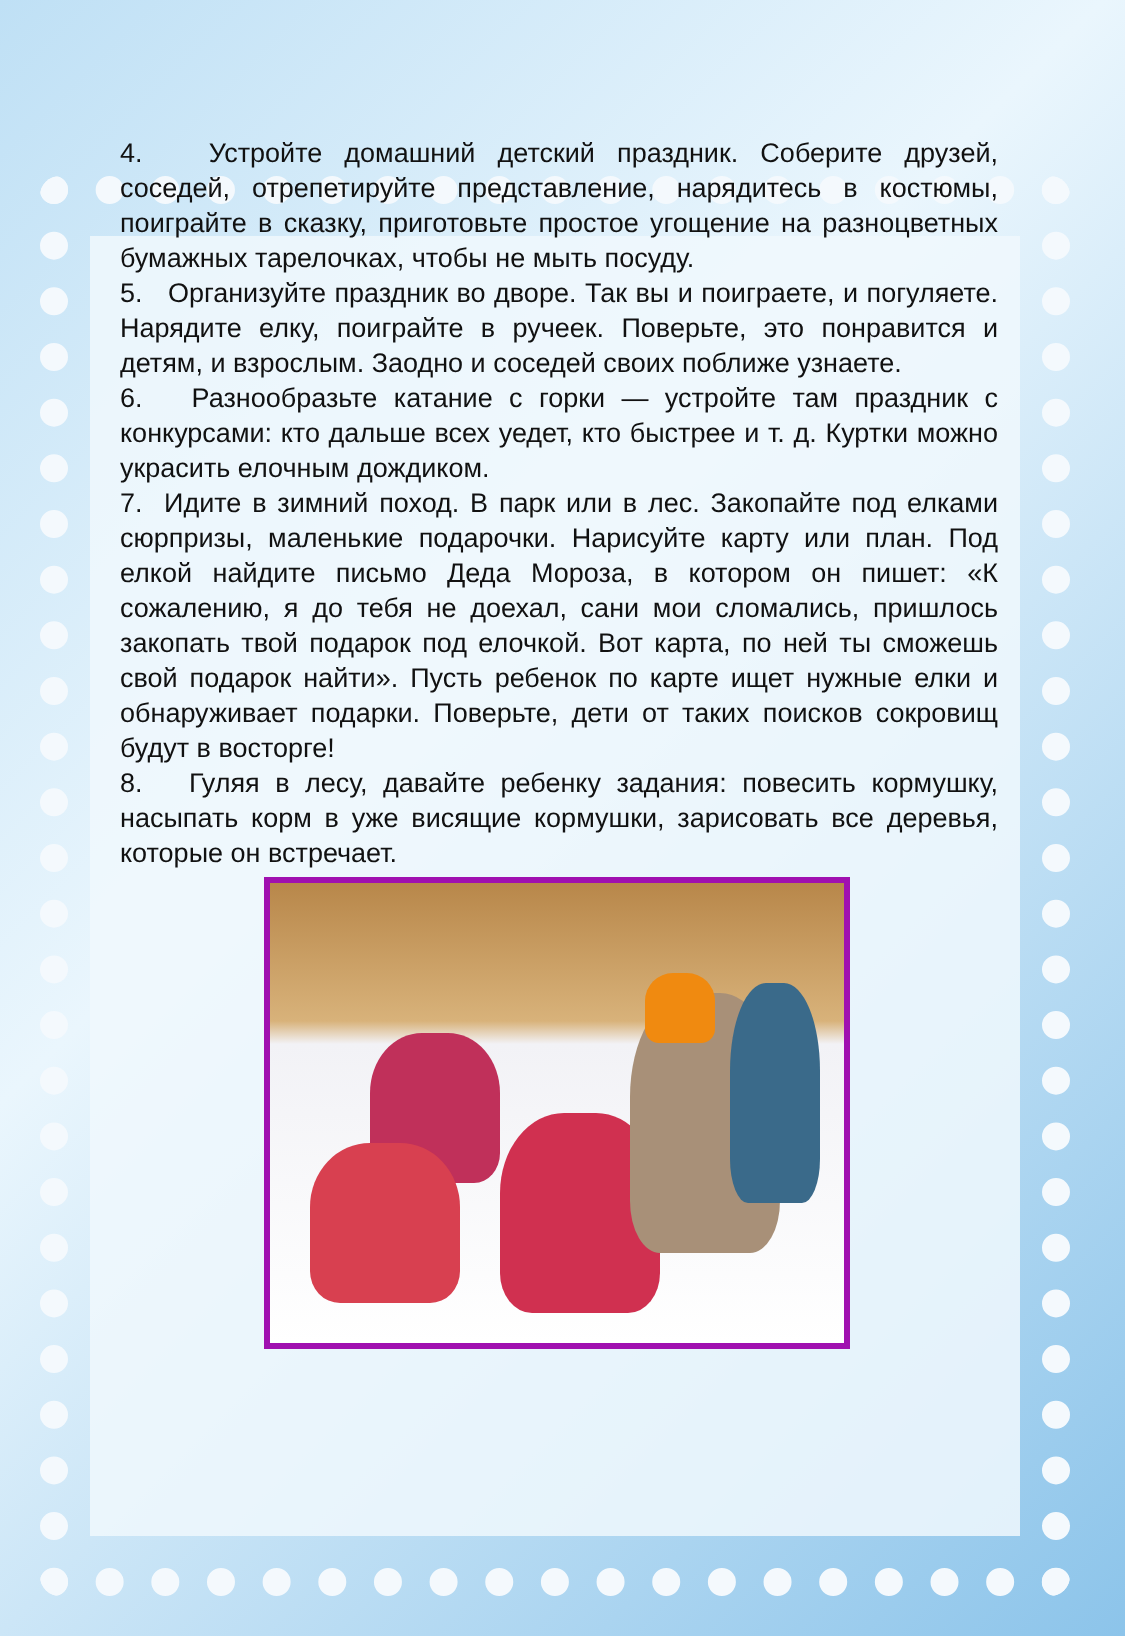4. Устройте домашний детский праздник. Соберите друзей, соседей, отрепетируйте представление, нарядитесь в костюмы, поиграйте в сказку, приготовьте простое угощение на разноцветных бумажных тарелочках, чтобы не мыть посуду.
5. Организуйте праздник во дворе. Так вы и поиграете, и погуляете. Нарядите елку, поиграйте в ручеек. Поверьте, это понравится и детям, и взрослым. Заодно и соседей своих поближе узнаете.
6. Разнообразьте катание с горки — устройте там праздник с конкурсами: кто дальше всех уедет, кто быстрее и т. д. Куртки можно украсить елочным дождиком.
7. Идите в зимний поход. В парк или в лес. Закопайте под елками сюрпризы, маленькие подарочки. Нарисуйте карту или план. Под елкой найдите письмо Деда Мороза, в котором он пишет: «К сожалению, я до тебя не доехал, сани мои сломались, пришлось закопать твой подарок под елочкой. Вот карта, по ней ты сможешь свой подарок найти». Пусть ребенок по карте ищет нужные елки и обнаруживает подарки. Поверьте, дети от таких поисков сокровищ будут в восторге!
8. Гуляя в лесу, давайте ребенку задания: повесить кормушку, насыпать корм в уже висящие кормушки, зарисовать все деревья, которые он встречает.